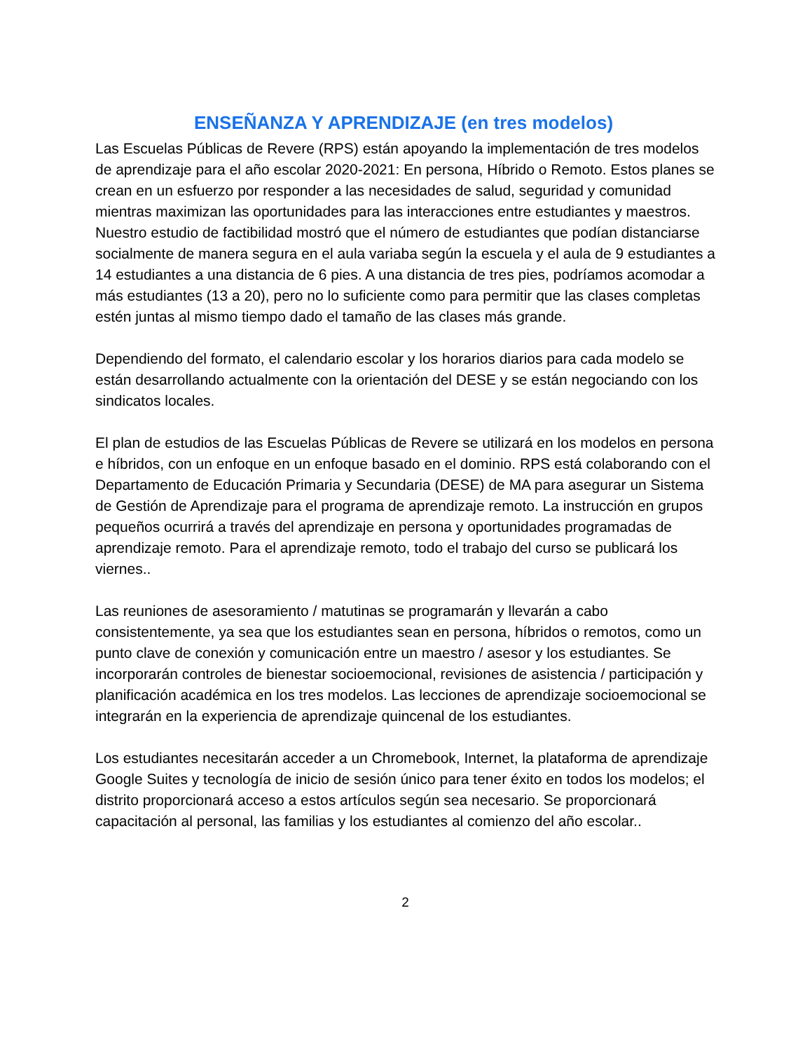ENSEÑANZA Y APRENDIZAJE (en tres modelos)
Las Escuelas Públicas de Revere (RPS) están apoyando la implementación de tres modelos de aprendizaje para el año escolar 2020-2021: En persona, Híbrido o Remoto. Estos planes se crean en un esfuerzo por responder a las necesidades de salud, seguridad y comunidad mientras maximizan las oportunidades para las interacciones entre estudiantes y maestros. Nuestro estudio de factibilidad mostró que el número de estudiantes que podían distanciarse socialmente de manera segura en el aula variaba según la escuela y el aula de 9 estudiantes a 14 estudiantes a una distancia de 6 pies. A una distancia de tres pies, podríamos acomodar a más estudiantes (13 a 20), pero no lo suficiente como para permitir que las clases completas estén juntas al mismo tiempo dado el tamaño de las clases más grande.
Dependiendo del formato, el calendario escolar y los horarios diarios para cada modelo se están desarrollando actualmente con la orientación del DESE y se están negociando con los sindicatos locales.
El plan de estudios de las Escuelas Públicas de Revere se utilizará en los modelos en persona e híbridos, con un enfoque en un enfoque basado en el dominio. RPS está colaborando con el Departamento de Educación Primaria y Secundaria (DESE) de MA para asegurar un Sistema de Gestión de Aprendizaje para el programa de aprendizaje remoto. La instrucción en grupos pequeños ocurrirá a través del aprendizaje en persona y oportunidades programadas de aprendizaje remoto. Para el aprendizaje remoto, todo el trabajo del curso se publicará los viernes..
Las reuniones de asesoramiento / matutinas se programarán y llevarán a cabo consistentemente, ya sea que los estudiantes sean en persona, híbridos o remotos, como un punto clave de conexión y comunicación entre un maestro / asesor y los estudiantes. Se incorporarán controles de bienestar socioemocional, revisiones de asistencia / participación y planificación académica en los tres modelos. Las lecciones de aprendizaje socioemocional se integrarán en la experiencia de aprendizaje quincenal de los estudiantes.
Los estudiantes necesitarán acceder a un Chromebook, Internet, la plataforma de aprendizaje Google Suites y tecnología de inicio de sesión único para tener éxito en todos los modelos; el distrito proporcionará acceso a estos artículos según sea necesario. Se proporcionará capacitación al personal, las familias y los estudiantes al comienzo del año escolar..
2